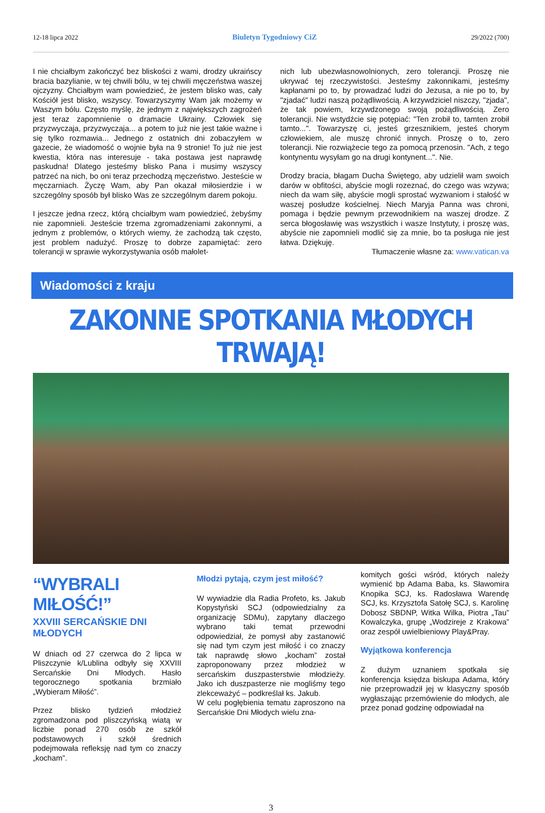12-18 lipca 2022 Biuletyn Tygodniowy CiZ 29/2022 (700)
I nie chciałbym zakończyć bez bliskości z wami, drodzy ukraińscy bracia bazylianie, w tej chwili bólu, w tej chwili męczeństwa waszej ojczyzny. Chciałbym wam powiedzieć, że jestem blisko was, cały Kościół jest blisko, wszyscy. Towarzyszymy Wam jak możemy w Waszym bólu. Często myślę, że jednym z największych zagrożeń jest teraz zapomnienie o dramacie Ukrainy. Człowiek się przyzwyczaja, przyzwyczaja... a potem to już nie jest takie ważne i się tylko rozmawia... Jednego z ostatnich dni zobaczyłem w gazecie, że wiadomość o wojnie była na 9 stronie! To już nie jest kwestia, która nas interesuje - taka postawa jest naprawdę paskudna! Dlatego jesteśmy blisko Pana i musimy wszyscy patrzeć na nich, bo oni teraz przechodzą męczeństwo. Jesteście w męczarniach. Życzę Wam, aby Pan okazał miłosierdzie i w szczególny sposób był blisko Was ze szczególnym darem pokoju.
I jeszcze jedna rzecz, którą chciałbym wam powiedzieć, żebyśmy nie zapomnieli. Jesteście trzema zgromadzeniami zakonnymi, a jednym z problemów, o których wiemy, że zachodzą tak często, jest problem nadużyć. Proszę to dobrze zapamiętać: zero tolerancji w sprawie wykorzystywania osób małolet-
nich lub ubezwłasnowolnionych, zero tolerancji. Proszę nie ukrywać tej rzeczywistości. Jesteśmy zakonnikami, jesteśmy kapłanami po to, by prowadzać ludzi do Jezusa, a nie po to, by "zjadać" ludzi naszą pożądliwością. A krzywdziciel niszczy, "zjada", że tak powiem, krzywdzonego swoją pożądliwością. Zero tolerancji. Nie wstydźcie się potępiać: "Ten zrobił to, tamten zrobił tamto...". Towarzyszę ci, jesteś grzesznikiem, jesteś chorym człowiekiem, ale muszę chronić innych. Proszę o to, zero tolerancji. Nie rozwiążecie tego za pomocą przenosin. "Ach, z tego kontynentu wysyłam go na drugi kontynent...". Nie.
Drodzy bracia, błagam Ducha Świętego, aby udzielił wam swoich darów w obfitości, abyście mogli rozeznać, do czego was wzywa; niech da wam siłę, abyście mogli sprostać wyzwaniom i stałość w waszej posłudze kościelnej. Niech Maryja Panna was chroni, pomaga i będzie pewnym przewodnikiem na waszej drodze. Z serca błogosławię was wszystkich i wasze Instytuty, i proszę was, abyście nie zapomnieli modlić się za mnie, bo ta posługa nie jest łatwa. Dziękuję.
Tłumaczenie własne za: www.vatican.va
Wiadomości z kraju
ZAKONNE SPOTKANIA MŁODYCH TRWAJĄ!
“WYBRALI MIŁOŚĆ!”
XXVIII SERCAŃSKIE DNI MŁODYCH
W dniach od 27 czerwca do 2 lipca w Pliszczynie k/Lublina odbyły się XXVIII Sercańskie Dni Młodych. Hasło tegorocznego spotkania brzmiało „Wybieram Miłość”.
Przez blisko tydzień młodzież zgromadzona pod pliszczyńską wiatą w liczbie ponad 270 osób ze szkół podstawowych i szkół średnich podejmowała refleksję nad tym co znaczy „kocham”.
Młodzi pytają, czym jest miłość?
W wywiadzie dla Radia Profeto, ks. Jakub Kopystyński SCJ (odpowiedzialny za organizację SDMu), zapytany dlaczego wybrano taki temat przewodni odpowiedział, że pomysł aby zastanowić się nad tym czym jest miłość i co znaczy tak naprawdę słowo „kocham” został zaproponowany przez młodzież w sercańskim duszpasterstwie młodzieży. Jako ich duszpasterze nie mogliśmy tego zlekceważyć – podkreślał ks. Jakub.
W celu pogłębienia tematu zaproszono na Sercańskie Dni Młodych wielu zna-
komitych gości wśród, których należy wymienić bp Adama Baba, ks. Sławomira Knopika SCJ, ks. Radosława Warendę SCJ, ks. Krzysztofa Satołę SCJ, s. Karolinę Dobosz SBDNP, Witka Wilka, Piotra „Tau” Kowalczyka, grupę „Wodzireje z Krakowa” oraz zespół uwielbieniowy Play&Pray.
Wyjątkowa konferencja
Z dużym uznaniem spotkała się konferencja księdza biskupa Adama, który nie przeprowadził jej w klasyczny sposób wygłaszając przemówienie do młodych, ale przez ponad godzinę odpowiadał na
3